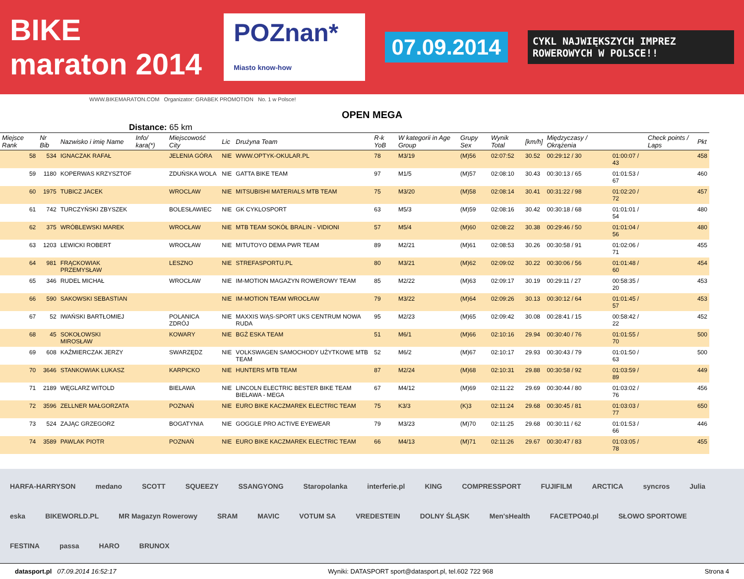BIKE maraton 2014 POZnan* Miasto know-how 07.09.2014 CYKL NAJWIĘKSZYCH IMPREZ ROWEROWYCH W POLSCE!!
WWW.BIKEMARATON.COM Organizator: GRABEK PROMOTION No. 1 w Polsce!
OPEN MEGA
Distance: 65 km
| Miejsce Rank | Nr Bib | Nazwisko i imię Name | Info/ kara(*) | Miejscowość City | Lic | Drużyna Team | R-k YoB | W kategorii in Age Group | Grupy Sex | Wynik Total | [km/h] | Międzyczasy / Okrążenia | | Check points / Laps | Pkt |
| --- | --- | --- | --- | --- | --- | --- | --- | --- | --- | --- | --- | --- | --- | --- | --- |
| 58 | 534 | IGNACZAK RAFAŁ | | JELENIA GÓRA | NIE | WWW.OPTYK-OKULAR.PL | 78 | M3/19 | (M)56 | 02:07:52 | 30.52 | 00:29:12 / 30 | 01:00:07 / 43 | | 458 |
| 59 | 1180 | KOPERWAS KRZYSZTOF | | ZDUŃSKA WOLA | NIE | GATTA BIKE TEAM | 97 | M1/5 | (M)57 | 02:08:10 | 30.43 | 00:30:13 / 65 | 01:01:53 / 67 | | 460 |
| 60 | 1975 | TUBICZ JACEK | | WROCLAW | NIE | MITSUBISHI MATERIALS MTB TEAM | 75 | M3/20 | (M)58 | 02:08:14 | 30.41 | 00:31:22 / 98 | 01:02:20 / 72 | | 457 |
| 61 | 742 | TURCZYŃSKI ZBYSZEK | | BOLESŁAWIEC | NIE | GK CYKLOSPORT | 63 | M5/3 | (M)59 | 02:08:16 | 30.42 | 00:30:18 / 68 | 01:01:01 / 54 | | 480 |
| 62 | 375 | WRÓBLEWSKI MAREK | | WROCŁAW | NIE | MTB TEAM SOKÓŁ BRALIN - VIDIONI | 57 | M5/4 | (M)60 | 02:08:22 | 30.38 | 00:29:46 / 50 | 01:01:04 / 56 | | 480 |
| 63 | 1203 | LEWICKI ROBERT | | WROCŁAW | NIE | MITUTOYO DEMA PWR TEAM | 89 | M2/21 | (M)61 | 02:08:53 | 30.26 | 00:30:58 / 91 | 01:02:06 / 71 | | 455 |
| 64 | 981 | FRĄCKOWIAK PRZEMYSŁAW | | LESZNO | NIE | STREFASPORTU.PL | 80 | M3/21 | (M)62 | 02:09:02 | 30.22 | 00:30:06 / 56 | 01:01:48 / 60 | | 454 |
| 65 | 346 | RUDEL MICHAŁ | | WROCŁAW | NIE | IM-MOTION MAGAZYN ROWEROWY TEAM | 85 | M2/22 | (M)63 | 02:09:17 | 30.19 | 00:29:11 / 27 | 00:58:35 / 20 | | 453 |
| 66 | 590 | SAKOWSKI SEBASTIAN | | | NIE | IM-MOTION TEAM WROCŁAW | 79 | M3/22 | (M)64 | 02:09:26 | 30.13 | 00:30:12 / 64 | 01:01:45 / 57 | | 453 |
| 67 | 52 | IWAŃSKI BARTŁOMIEJ | | POLANICA ZDRÓJ | NIE | MAXXIS WĄS-SPORT UKS CENTRUM NOWA RUDA | 95 | M2/23 | (M)65 | 02:09:42 | 30.08 | 00:28:41 / 15 | 00:58:42 / 22 | | 452 |
| 68 | 45 | SOKOŁOWSKI MIROSŁAW | | KOWARY | NIE | BGŻ ESKA TEAM | 51 | M6/1 | (M)66 | 02:10:16 | 29.94 | 00:30:40 / 76 | 01:01:55 / 70 | | 500 |
| 69 | 608 | KAŹMIERCZAK JERZY | | SWARZĘDZ | NIE | VOLKSWAGEN SAMOCHODY UŻYTKOWE MTB TEAM | 52 | M6/2 | (M)67 | 02:10:17 | 29.93 | 00:30:43 / 79 | 01:01:50 / 63 | | 500 |
| 70 | 3646 | STANKOWIAK ŁUKASZ | | KARPICKO | NIE | HUNTERS MTB TEAM | 87 | M2/24 | (M)68 | 02:10:31 | 29.88 | 00:30:58 / 92 | 01:03:59 / 89 | | 449 |
| 71 | 2189 | WĘGLARZ WITOLD | | BIELAWA | NIE | LINCOLN ELECTRIC BESTER BIKE TEAM BIELAWA - MEGA | 67 | M4/12 | (M)69 | 02:11:22 | 29.69 | 00:30:44 / 80 | 01:03:02 / 76 | | 456 |
| 72 | 3596 | ZELLNER MAŁGORZATA | | POZNAŃ | NIE | EURO BIKE KACZMAREK ELECTRIC TEAM | 75 | K3/3 | (K)3 | 02:11:24 | 29.68 | 00:30:45 / 81 | 01:03:03 / 77 | | 650 |
| 73 | 524 | ZAJĄC GRZEGORZ | | BOGATYNIA | NIE | GOGGLE PRO ACTIVE EYEWEAR | 79 | M3/23 | (M)70 | 02:11:25 | 29.68 | 00:30:11 / 62 | 01:01:53 / 66 | | 446 |
| 74 | 3589 | PAWLAK PIOTR | | POZNAŃ | NIE | EURO BIKE KACZMAREK ELECTRIC TEAM | 66 | M4/13 | (M)71 | 02:11:26 | 29.67 | 00:30:47 / 83 | 01:03:05 / 78 | | 455 |
HARFA-HARRYSON medano SCOTT SQUEEZY SSANGYONG Staropolanka interferie.pl KING COMPRESSPORT FUJIFILM ARCTICA syncros Julia eska BIKEWORLD.PL MR Magazyn Rowerowy SRAM MAVIC VOTUM SA VREDESTEIN DOLNY ŚLĄSK Men'sHealth FACETPO40.pl SŁOWO SPORTOWE FESTINA passa HARO BRUNOX
datasport.pl 07.09.2014 16:52:17 Wyniki: DATASPORT sport@datasport.pl, tel.602 722 968 Strona 4